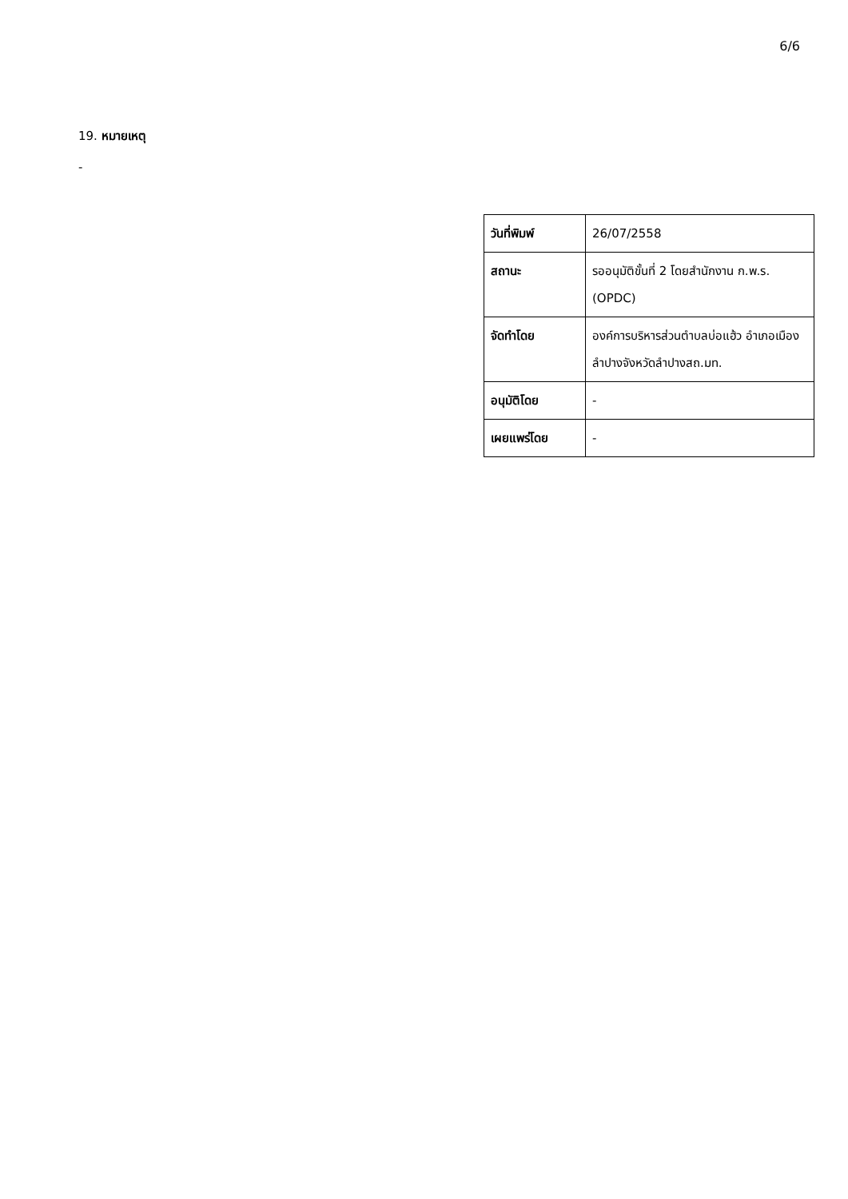6/6
19. หมายเหตุ
-
| วันที่พิมพ์ | 26/07/2558 |
| สถานะ | รออนุมัติขั้นที่ 2 โดยสำนักงาน ก.พ.ร. (OPDC) |
| จัดทำโดย | องค์การบริหารส่วนตำบลบ่อแฮ้ว อำเภอเมืองลำปางจังหวัดลำปางสถ.มท. |
| อนุมัติโดย | - |
| เผยแพร่โดย | - |